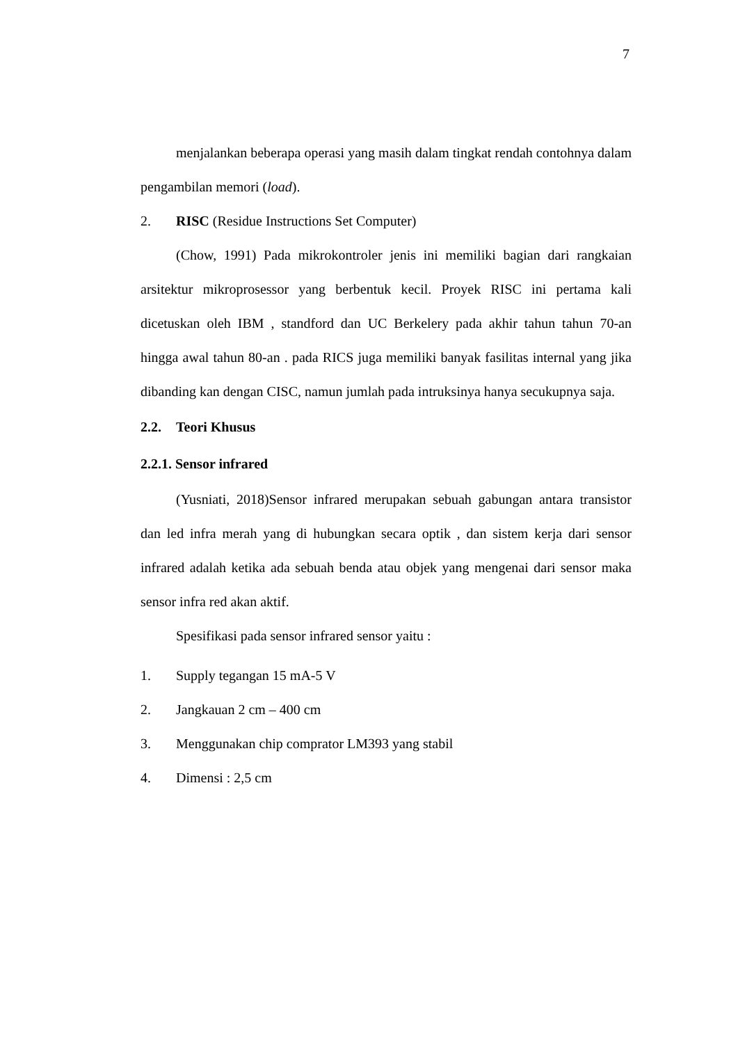7
menjalankan beberapa operasi yang masih dalam tingkat rendah contohnya dalam pengambilan memori (load).
2. RISC (Residue Instructions Set Computer)
(Chow, 1991) Pada mikrokontroler jenis ini memiliki bagian dari rangkaian arsitektur mikroprosessor yang berbentuk kecil. Proyek RISC ini pertama kali dicetuskan oleh IBM , standford dan UC Berkelery pada akhir tahun tahun 70-an hingga awal tahun 80-an . pada RICS juga memiliki banyak fasilitas internal yang jika dibanding kan dengan CISC, namun jumlah pada intruksinya hanya secukupnya saja.
2.2. Teori Khusus
2.2.1. Sensor infrared
(Yusniati, 2018)Sensor infrared merupakan sebuah gabungan antara transistor dan led infra merah yang di hubungkan secara optik , dan sistem kerja dari sensor infrared adalah ketika ada sebuah benda atau objek yang mengenai dari sensor maka sensor infra red akan aktif.
Spesifikasi pada sensor infrared sensor yaitu :
1. Supply tegangan 15 mA-5 V
2. Jangkauan 2 cm – 400 cm
3. Menggunakan chip comprator LM393 yang stabil
4. Dimensi : 2,5 cm